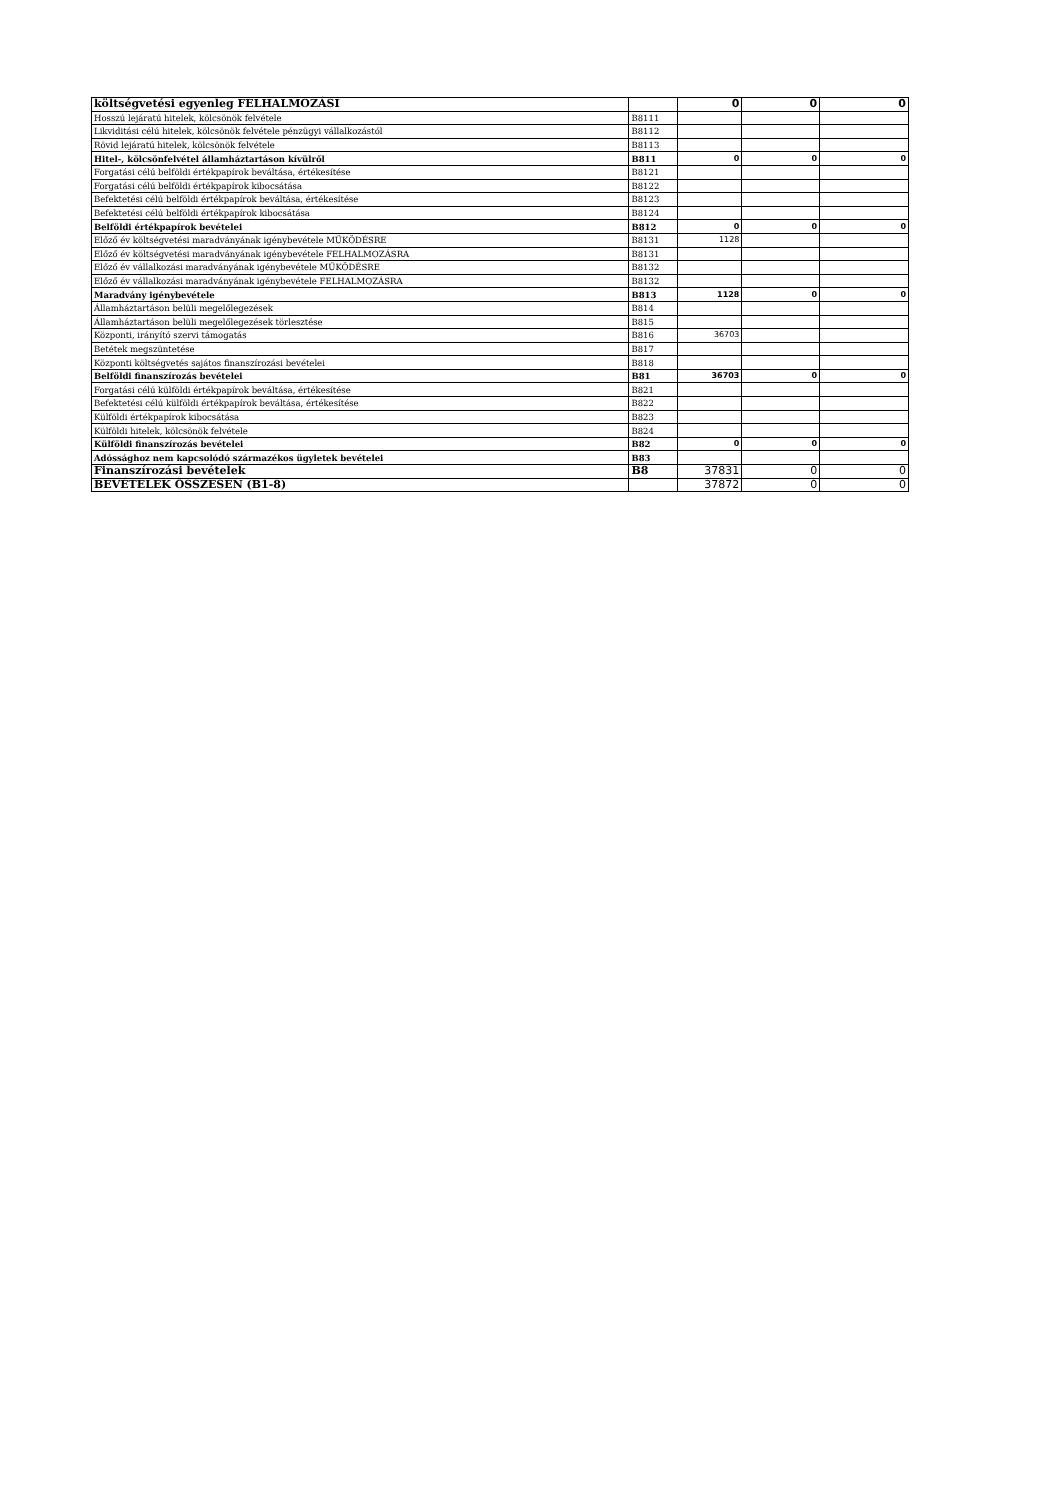| költségvetési egyenleg FELHALMOZÁSI | | 0 | 0 | 0 |
| Hosszú lejáratú hitelek, kölcsönök felvétele | B8111 | | | |
| Likviditási célú hitelek, kölcsönök felvétele pénzügyi vállalkozástól | B8112 | | | |
| Rövid lejáratú hitelek, kölcsönök felvétele | B8113 | | | |
| Hitel-, kölcsönfelvétel államháztartáson kívülről | B811 | 0 | 0 | 0 |
| Forgatási célú belföldi értékpapírok beváltása, értékesítése | B8121 | | | |
| Forgatási célú belföldi értékpapírok kibocsátása | B8122 | | | |
| Befektetési célú belföldi értékpapírok beváltása, értékesítése | B8123 | | | |
| Befektetési célú belföldi értékpapírok kibocsátása | B8124 | | | |
| Belföldi értékpapírok bevételei | B812 | 0 | 0 | 0 |
| Előző év költségvetési maradványának igénybevétele MŰKÖDÉSRE | B8131 | 1128 | | |
| Előző év költségvetési maradványának igénybevétele FELHALMOZÁSRA | B8131 | | | |
| Előző év vállalkozási maradványának igénybevétele MŰKÖDÉSRE | B8132 | | | |
| Előző év vállalkozási maradványának igénybevétele FELHALMOZÁSRA | B8132 | | | |
| Maradvány igénybevétele | B813 | 1128 | 0 | 0 |
| Államháztartáson belüli megelőlegezések | B814 | | | |
| Államháztartáson belüli megelőlegezések törlesztése | B815 | | | |
| Központi, irányító szervi támogatás | B816 | 36703 | | |
| Betétek megszüntetése | B817 | | | |
| Központi költségvetés sajátos finanszírozási bevételei | B818 | | | |
| Belföldi finanszírozás bevételei | B81 | 36703 | 0 | 0 |
| Forgatási célú külföldi értékpapírok beváltása, értékesítése | B821 | | | |
| Befektetési célú külföldi értékpapírok beváltása, értékesítése | B822 | | | |
| Külföldi értékpapírok kibocsátása | B823 | | | |
| Külföldi hitelek, kölcsönök felvétele | B824 | | | |
| Külföldi finanszírozás bevételei | B82 | 0 | 0 | 0 |
| Adóssághoz nem kapcsolódó származékos ügyletek bevételei | B83 | | | |
| Finanszírozási bevételek | B8 | 37831 | 0 | 0 |
| BEVÉTELEK ÖSSZESEN (B1-8) | | 37872 | 0 | 0 |